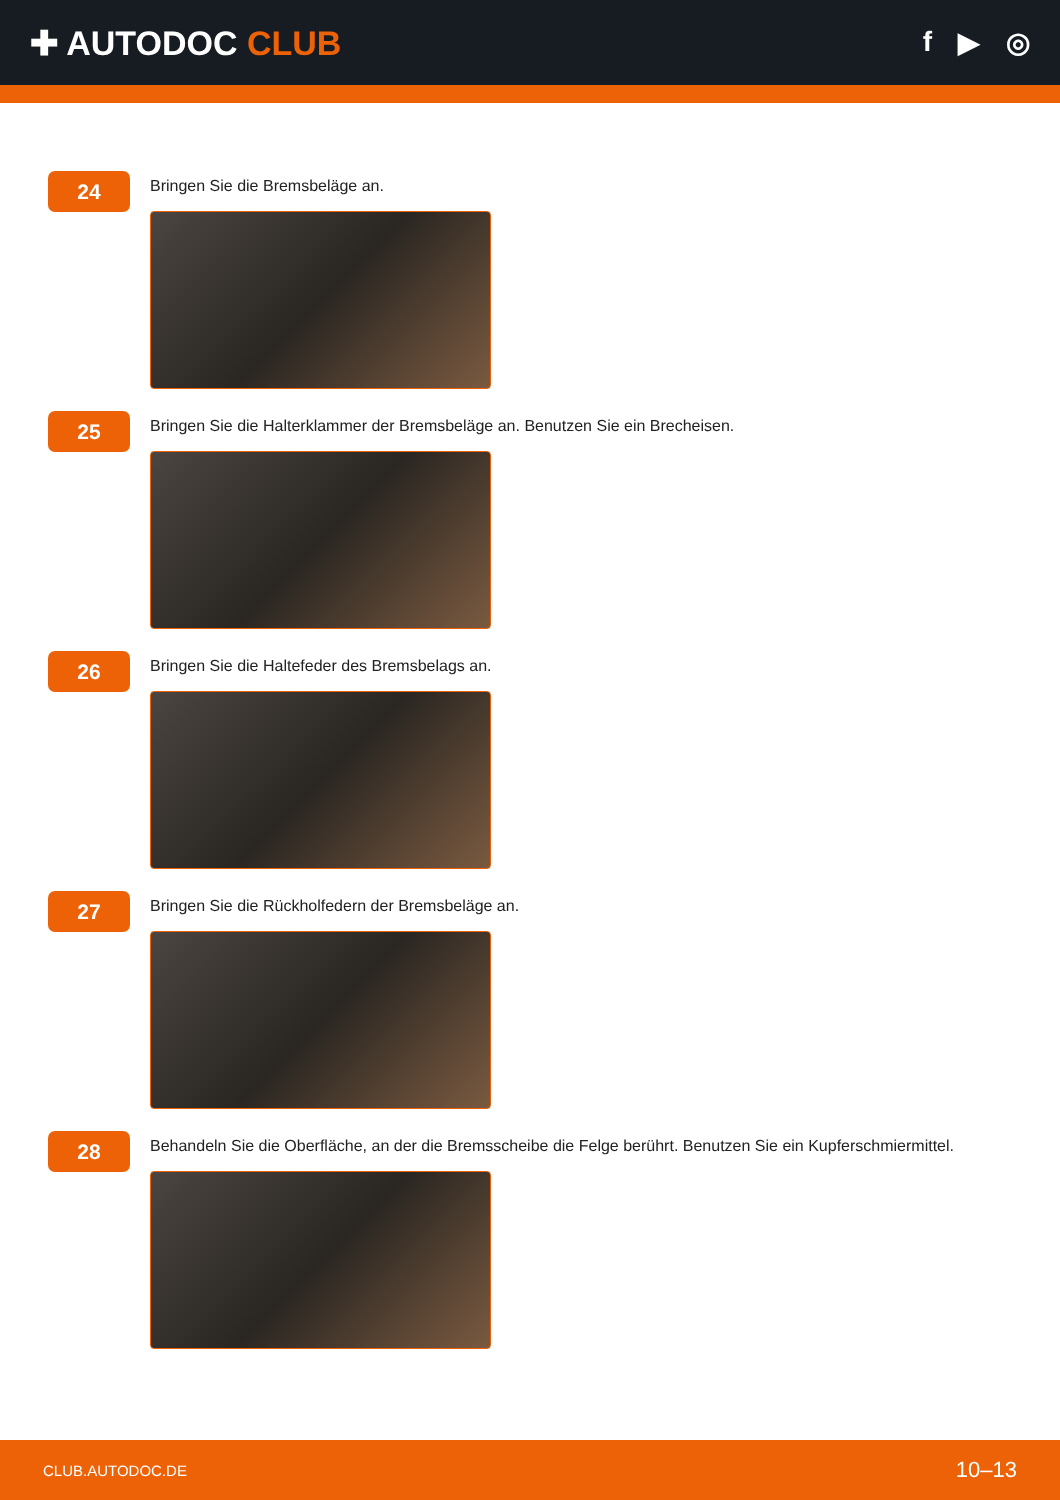✚ AUTODOC CLUB
f ▶ ◎
24
Bringen Sie die Bremsbeläge an.
25
Bringen Sie die Halterklammer der Bremsbeläge an. Benutzen Sie ein Brecheisen.
26
Bringen Sie die Haltefeder des Bremsbelags an.
27
Bringen Sie die Rückholfedern der Bremsbeläge an.
28
Behandeln Sie die Oberfläche, an der die Bremsscheibe die Felge berührt. Benutzen Sie ein Kupferschmiermittel.
CLUB.AUTODOC.DE 10–13